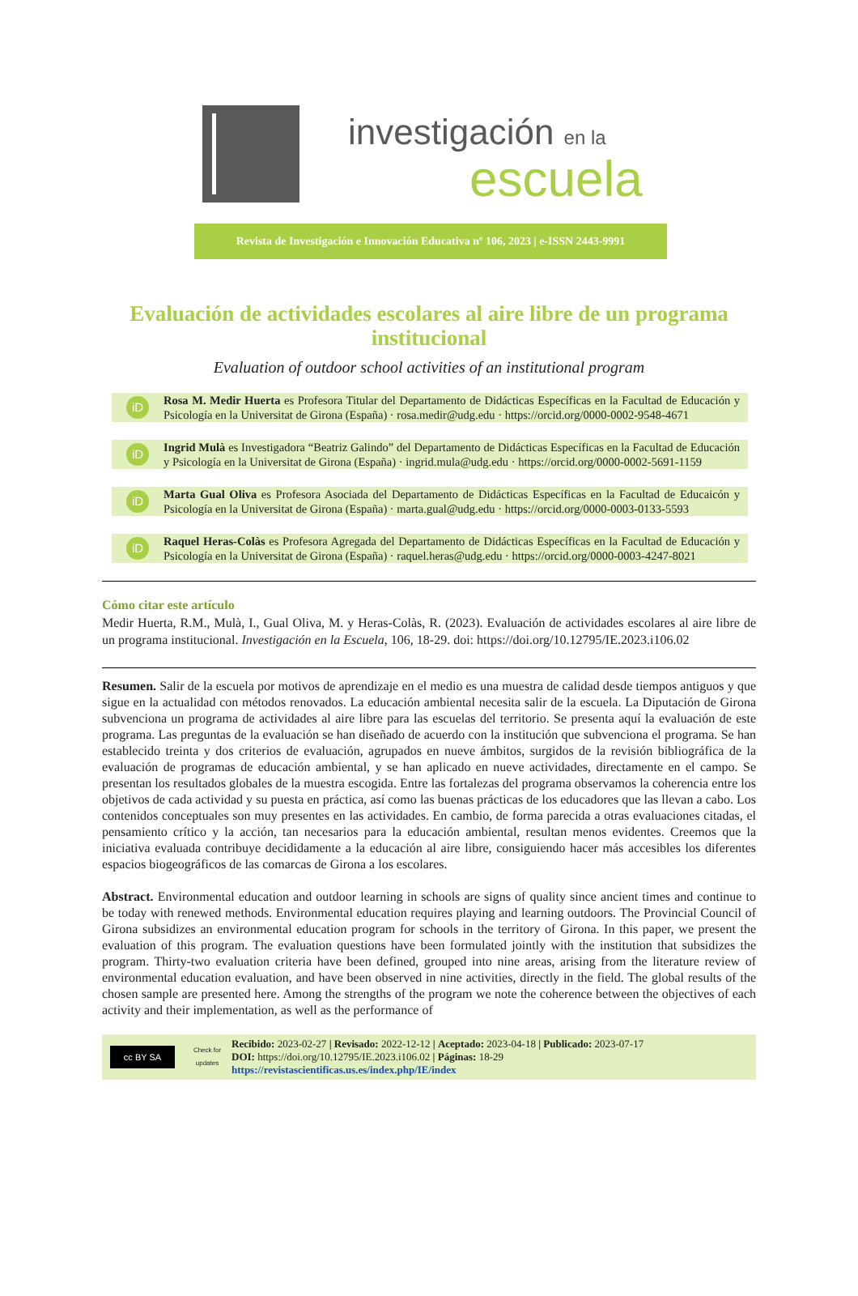investigación en la
escuela
Revista de Investigación e Innovación Educativa nº 106, 2023 | e-ISSN 2443-9991
Evaluación de actividades escolares al aire libre de un programa institucional
Evaluation of outdoor school activities of an institutional program
iD
Rosa M. Medir Huerta es Profesora Titular del Departamento de Didácticas Específicas en la Facultad de Educación y Psicología en la Universitat de Girona (España) · rosa.medir@udg.edu · https://orcid.org/0000-0002-9548-4671
iD
Ingrid Mulà es Investigadora “Beatriz Galindo” del Departamento de Didácticas Específicas en la Facultad de Educación y Psicología en la Universitat de Girona (España) · ingrid.mula@udg.edu · https://orcid.org/0000-0002-5691-1159
iD
Marta Gual Oliva es Profesora Asociada del Departamento de Didácticas Específicas en la Facultad de Educaicón y Psicología en la Universitat de Girona (España) · marta.gual@udg.edu · https://orcid.org/0000-0003-0133-5593
iD
Raquel Heras-Colàs es Profesora Agregada del Departamento de Didácticas Específicas en la Facultad de Educación y Psicología en la Universitat de Girona (España) · raquel.heras@udg.edu · https://orcid.org/0000-0003-4247-8021
Cómo citar este artículo
Medir Huerta, R.M., Mulà, I., Gual Oliva, M. y Heras-Colàs, R. (2023). Evaluación de actividades escolares al aire libre de un programa institucional. Investigación en la Escuela, 106, 18-29. doi: https://doi.org/10.12795/IE.2023.i106.02
Resumen. Salir de la escuela por motivos de aprendizaje en el medio es una muestra de calidad desde tiempos antiguos y que sigue en la actualidad con métodos renovados. La educación ambiental necesita salir de la escuela. La Diputación de Girona subvenciona un programa de actividades al aire libre para las escuelas del territorio. Se presenta aquí la evaluación de este programa. Las preguntas de la evaluación se han diseñado de acuerdo con la institución que subvenciona el programa. Se han establecido treinta y dos criterios de evaluación, agrupados en nueve ámbitos, surgidos de la revisión bibliográfica de la evaluación de programas de educación ambiental, y se han aplicado en nueve actividades, directamente en el campo. Se presentan los resultados globales de la muestra escogida. Entre las fortalezas del programa observamos la coherencia entre los objetivos de cada actividad y su puesta en práctica, así como las buenas prácticas de los educadores que las llevan a cabo. Los contenidos conceptuales son muy presentes en las actividades. En cambio, de forma parecida a otras evaluaciones citadas, el pensamiento crítico y la acción, tan necesarios para la educación ambiental, resultan menos evidentes. Creemos que la iniciativa evaluada contribuye decididamente a la educación al aire libre, consiguiendo hacer más accesibles los diferentes espacios biogeográficos de las comarcas de Girona a los escolares.
Abstract. Environmental education and outdoor learning in schools are signs of quality since ancient times and continue to be today with renewed methods. Environmental education requires playing and learning outdoors. The Provincial Council of Girona subsidizes an environmental education program for schools in the territory of Girona. In this paper, we present the evaluation of this program. The evaluation questions have been formulated jointly with the institution that subsidizes the program. Thirty-two evaluation criteria have been defined, grouped into nine areas, arising from the literature review of environmental education evaluation, and have been observed in nine activities, directly in the field. The global results of the chosen sample are presented here. Among the strengths of the program we note the coherence between the objectives of each activity and their implementation, as well as the performance of
cc BY SA
Check for updates
Recibido: 2023-02-27 | Revisado: 2022-12-12 | Aceptado: 2023-04-18 | Publicado: 2023-07-17
DOI: https://doi.org/10.12795/IE.2023.i106.02 | Páginas: 18-29
https://revistascientificas.us.es/index.php/IE/index